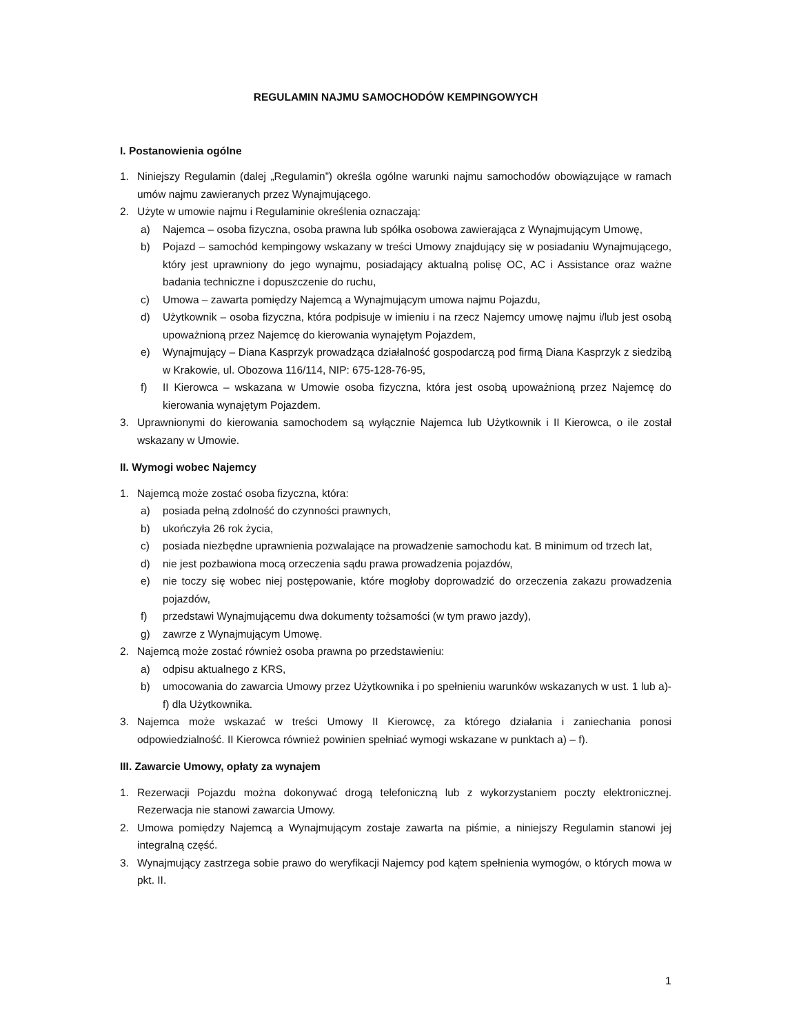REGULAMIN NAJMU SAMOCHODÓW KEMPINGOWYCH
I. Postanowienia ogólne
1. Niniejszy Regulamin (dalej „Regulamin”) określa ogólne warunki najmu samochodów obowiązujące w ramach umów najmu zawieranych przez Wynajmującego.
2. Użyte w umowie najmu i Regulaminie określenia oznaczają:
a) Najemca – osoba fizyczna, osoba prawna lub spółka osobowa zawierająca z Wynajmującym Umowę,
b) Pojazd – samochód kempingowy wskazany w treści Umowy znajdujący się w posiadaniu Wynajmującego, który jest uprawniony do jego wynajmu, posiadający aktualną polisę OC, AC i Assistance oraz ważne badania techniczne i dopuszczenie do ruchu,
c) Umowa – zawarta pomiędzy Najemcą a Wynajmującym umowa najmu Pojazdu,
d) Użytkownik – osoba fizyczna, która podpisuje w imieniu i na rzecz Najemcy umowę najmu i/lub jest osobą upoważnioną przez Najemcę do kierowania wynajętym Pojazdem,
e) Wynajmujący – Diana Kasprzyk prowadząca działalność gospodarczą pod firmą Diana Kasprzyk z siedzibą w Krakowie, ul. Obozowa 116/114, NIP: 675-128-76-95,
f) II Kierowca – wskazana w Umowie osoba fizyczna, która jest osobą upoważnioną przez Najemcę do kierowania wynajętym Pojazdem.
3. Uprawnionymi do kierowania samochodem są wyłącznie Najemca lub Użytkownik i II Kierowca, o ile został wskazany w Umowie.
II. Wymogi wobec Najemcy
1. Najemcą może zostać osoba fizyczna, która:
a) posiada pełną zdolność do czynności prawnych,
b) ukończyła 26 rok życia,
c) posiada niezbędne uprawnienia pozwalające na prowadzenie samochodu kat. B minimum od trzech lat,
d) nie jest pozbawiona mocą orzeczenia sądu prawa prowadzenia pojazdów,
e) nie toczy się wobec niej postępowanie, które mogłoby doprowadzić do orzeczenia zakazu prowadzenia pojazdów,
f) przedstawi Wynajmującemu dwa dokumenty tożsamości (w tym prawo jazdy),
g) zawrze z Wynajmującym Umowę.
2. Najemcą może zostać również osoba prawna po przedstawieniu:
a) odpisu aktualnego z KRS,
b) umocowania do zawarcia Umowy przez Użytkownika i po spełnieniu warunków wskazanych w ust. 1 lub a)-f) dla Użytkownika.
3. Najemca może wskazać w treści Umowy II Kierowcę, za którego działania i zaniechania ponosi odpowiedzialność. II Kierowca również powinien spełniać wymogi wskazane w punktach a) – f).
III. Zawarcie Umowy, opłaty za wynajem
1. Rezerwacji Pojazdu można dokonywać drogą telefoniczną lub z wykorzystaniem poczty elektronicznej. Rezerwacja nie stanowi zawarcia Umowy.
2. Umowa pomiędzy Najemcą a Wynajmującym zostaje zawarta na piśmie, a niniejszy Regulamin stanowi jej integralną część.
3. Wynajmujący zastrzega sobie prawo do weryfikacji Najemcy pod kątem spełnienia wymogów, o których mowa w pkt. II.
1